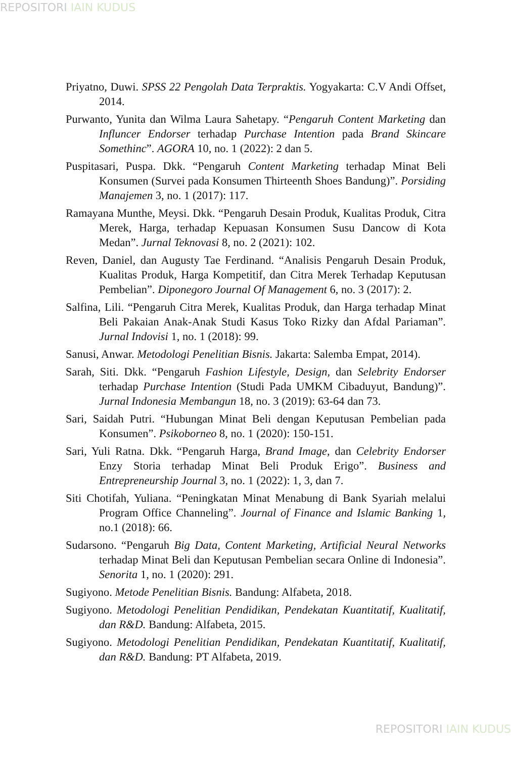REPOSITORI IAIN KUDUS
Priyatno, Duwi. SPSS 22 Pengolah Data Terpraktis. Yogyakarta: C.V Andi Offset, 2014.
Purwanto, Yunita dan Wilma Laura Sahetapy. “Pengaruh Content Marketing dan Influncer Endorser terhadap Purchase Intention pada Brand Skincare Somethinc”. AGORA 10, no. 1 (2022): 2 dan 5.
Puspitasari, Puspa. Dkk. “Pengaruh Content Marketing terhadap Minat Beli Konsumen (Survei pada Konsumen Thirteenth Shoes Bandung)”. Porsiding Manajemen 3, no. 1 (2017): 117.
Ramayana Munthe, Meysi. Dkk. “Pengaruh Desain Produk, Kualitas Produk, Citra Merek, Harga, terhadap Kepuasan Konsumen Susu Dancow di Kota Medan”. Jurnal Teknovasi 8, no. 2 (2021): 102.
Reven, Daniel, dan Augusty Tae Ferdinand. “Analisis Pengaruh Desain Produk, Kualitas Produk, Harga Kompetitif, dan Citra Merek Terhadap Keputusan Pembelian”. Diponegoro Journal Of Management 6, no. 3 (2017): 2.
Salfina, Lili. “Pengaruh Citra Merek, Kualitas Produk, dan Harga terhadap Minat Beli Pakaian Anak-Anak Studi Kasus Toko Rizky dan Afdal Pariaman”. Jurnal Indovisi 1, no. 1 (2018): 99.
Sanusi, Anwar. Metodologi Penelitian Bisnis. Jakarta: Salemba Empat, 2014).
Sarah, Siti. Dkk. “Pengaruh Fashion Lifestyle, Design, dan Selebrity Endorser terhadap Purchase Intention (Studi Pada UMKM Cibaduyut, Bandung)”. Jurnal Indonesia Membangun 18, no. 3 (2019): 63-64 dan 73.
Sari, Saidah Putri. “Hubungan Minat Beli dengan Keputusan Pembelian pada Konsumen”. Psikoborneo 8, no. 1 (2020): 150-151.
Sari, Yuli Ratna. Dkk. “Pengaruh Harga, Brand Image, dan Celebrity Endorser Enzy Storia terhadap Minat Beli Produk Erigo”. Business and Entrepreneurship Journal 3, no. 1 (2022): 1, 3, dan 7.
Siti Chotifah, Yuliana. “Peningkatan Minat Menabung di Bank Syariah melalui Program Office Channeling”. Journal of Finance and Islamic Banking 1, no.1 (2018): 66.
Sudarsono. “Pengaruh Big Data, Content Marketing, Artificial Neural Networks terhadap Minat Beli dan Keputusan Pembelian secara Online di Indonesia”. Senorita 1, no. 1 (2020): 291.
Sugiyono. Metode Penelitian Bisnis. Bandung: Alfabeta, 2018.
Sugiyono. Metodologi Penelitian Pendidikan, Pendekatan Kuantitatif, Kualitatif, dan R&D. Bandung: Alfabeta, 2015.
Sugiyono. Metodologi Penelitian Pendidikan, Pendekatan Kuantitatif, Kualitatif, dan R&D. Bandung: PT Alfabeta, 2019.
REPOSITORI IAIN KUDUS